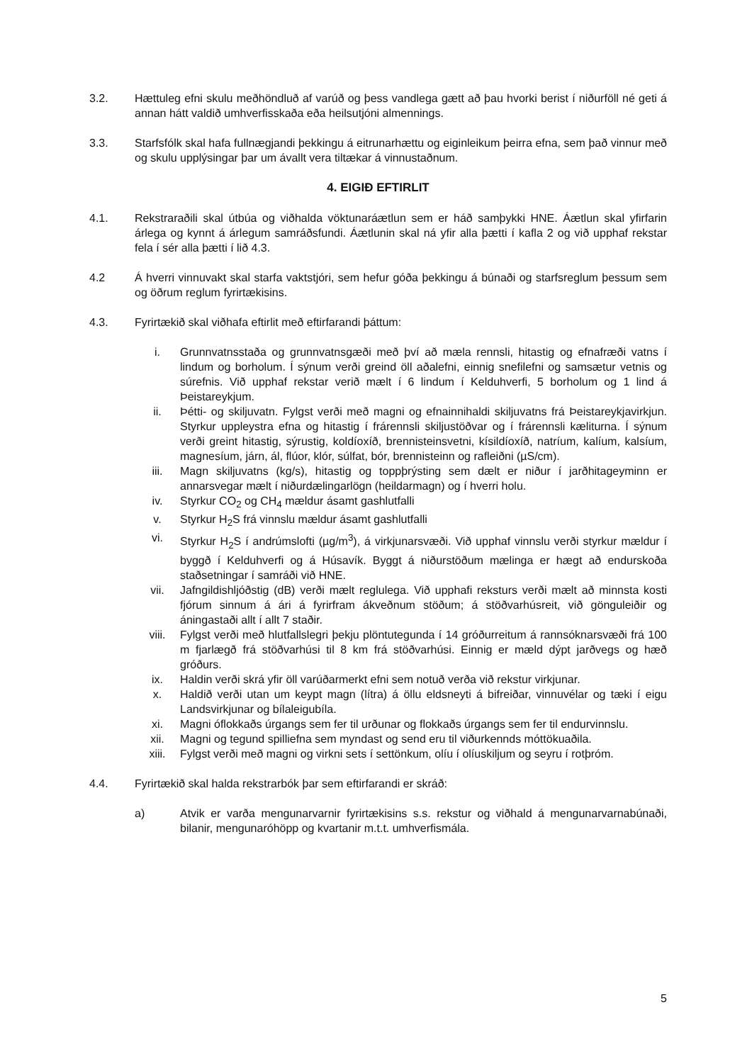3.2. Hættuleg efni skulu meðhöndluð af varúð og þess vandlega gætt að þau hvorki berist í niðurföll né geti á annan hátt valdið umhverfisskaða eða heilsutjóni almennings.
3.3. Starfsfólk skal hafa fullnægjandi þekkingu á eitrunarhættu og eiginleikum þeirra efna, sem það vinnur með og skulu upplýsingar þar um ávallt vera tiltækar á vinnustaðnum.
4. EIGIÐ EFTIRLIT
4.1. Rekstraraðili skal útbúa og viðhalda vöktunaráætlun sem er háð samþykki HNE. Áætlun skal yfirfarin árlega og kynnt á árlegum samráðsfundi. Áætlunin skal ná yfir alla þætti í kafla 2 og við upphaf rekstar fela í sér alla þætti í lið 4.3.
4.2 Á hverri vinnuvakt skal starfa vaktstjóri, sem hefur góða þekkingu á búnaði og starfsreglum þessum sem og öðrum reglum fyrirtækisins.
4.3. Fyrirtækið skal viðhafa eftirlit með eftirfarandi þáttum:
i. Grunnvatnsstaða og grunnvatnsgæði með því að mæla rennsli, hitastig og efnafræði vatns í lindum og borholum. Í sýnum verði greind öll aðalefni, einnig snefilefni og samsætur vetnis og súrefnis. Við upphaf rekstar verið mælt í 6 lindum í Kelduhverfi, 5 borholum og 1 lind á Þeistareykjum.
ii. Þétti- og skiljuvatn. Fylgst verði með magni og efnainnihaldi skiljuvatns frá Þeistareykjavirkjun. Styrkur uppleystra efna og hitastig í frárennsli skiljustöðvar og í frárennsli kæliturna. Í sýnum verði greint hitastig, sýrustig, koldíoxíð, brennisteinsvetni, kísildíoxíð, natríum, kalíum, kalsíum, magnesíum, járn, ál, flúor, klór, súlfat, bór, brennisteinn og rafleiðni (µS/cm).
iii. Magn skiljuvatns (kg/s), hitastig og toppþrýsting sem dælt er niður í jarðhitageyminn er annarsvegar mælt í niðurdælingarlögn (heildarmagn) og í hverri holu.
iv. Styrkur CO<sub>2</sub> og CH<sub>4</sub> mældur ásamt gashlutfalli
v. Styrkur H<sub>2</sub>S frá vinnslu mældur ásamt gashlutfalli
vi. Styrkur H<sub>2</sub>S í andrúmslofti (µg/m<sup>3</sup>), á virkjunarsvæði. Við upphaf vinnslu verði styrkur mældur í byggð í Kelduhverfi og á Húsavík. Byggt á niðurstöðum mælinga er hægt að endurskoða staðsetningar í samráði við HNE.
vii. Jafngildishljóðstig (dB) verði mælt reglulega. Við upphafi reksturs verði mælt að minnsta kosti fjórum sinnum á ári á fyrirfram ákveðnum stöðum; á stöðvarhúsreit, við gönguleiðir og áningastaði allt í allt 7 staðir.
viii. Fylgst verði með hlutfallslegri þekju plöntutegunda í 14 gróðurreitum á rannsóknarsvæði frá 100 m fjarlægð frá stöðvarhúsi til 8 km frá stöðvarhúsi. Einnig er mæld dýpt jarðvegs og hæð gróðurs.
ix. Haldin verði skrá yfir öll varúðarmerkt efni sem notuð verða við rekstur virkjunar.
x. Haldið verði utan um keypt magn (lítra) á öllu eldsneyti á bifreiðar, vinnuvélar og tæki í eigu Landsvirkjunar og bílaleigubíla.
xi. Magni óflokkaðs úrgangs sem fer til urðunar og flokkaðs úrgangs sem fer til endurvinnslu.
xii. Magni og tegund spilliefna sem myndast og send eru til viðurkennds móttökuaðila.
xiii. Fylgst verði með magni og virkni sets í settönkum, olíu í olíuskiljum og seyru í rotþróm.
4.4. Fyrirtækið skal halda rekstrarbók þar sem eftirfarandi er skráð:
a) Atvik er varða mengunarvarnir fyrirtækisins s.s. rekstur og viðhald á mengunarvarnabúnaði, bilanir, mengunaróhöpp og kvartanir m.t.t. umhverfismála.
5